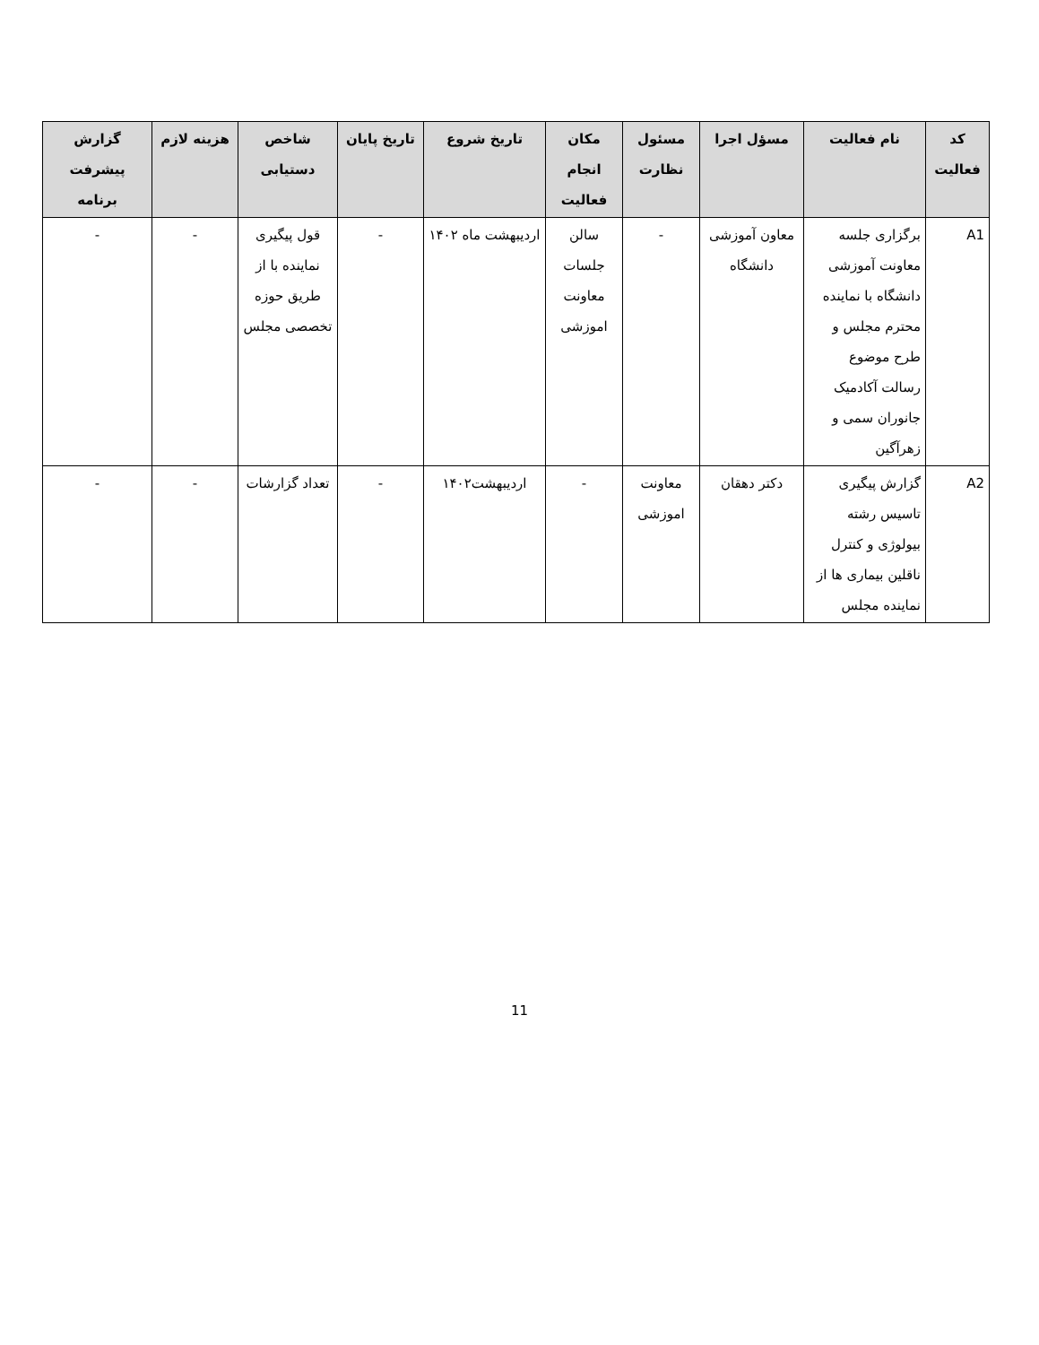| کد فعالیت | نام فعالیت | مسؤل اجرا | مسئول نظارت | مکان انجام فعالیت | تاریخ شروع | تاریخ پایان | شاخص دستیابی | هزینه لازم | گزارش پیشرفت برنامه |
| --- | --- | --- | --- | --- | --- | --- | --- | --- | --- |
| A1 | برگزاری جلسه معاونت آموزشی دانشگاه با نماینده محترم مجلس و طرح موضوع رسالت آکادمیک جانوران سمی و زهرآگین | معاون آموزشی دانشگاه | - | سالن جلسات معاونت اموزشی | اردیبهشت ماه ۱۴۰۲ | - | قول پیگیری نماینده با از طریق حوزه تخصصی مجلس | - | - |
| A2 | گزارش پیگیری تاسیس رشته بیولوژی و کنترل ناقلین بیماری ها از نماینده مجلس | دکتر دهقان | معاونت اموزشی | - | اردیبهشت۱۴۰۲ | - | تعداد گزارشات | - | - |
11